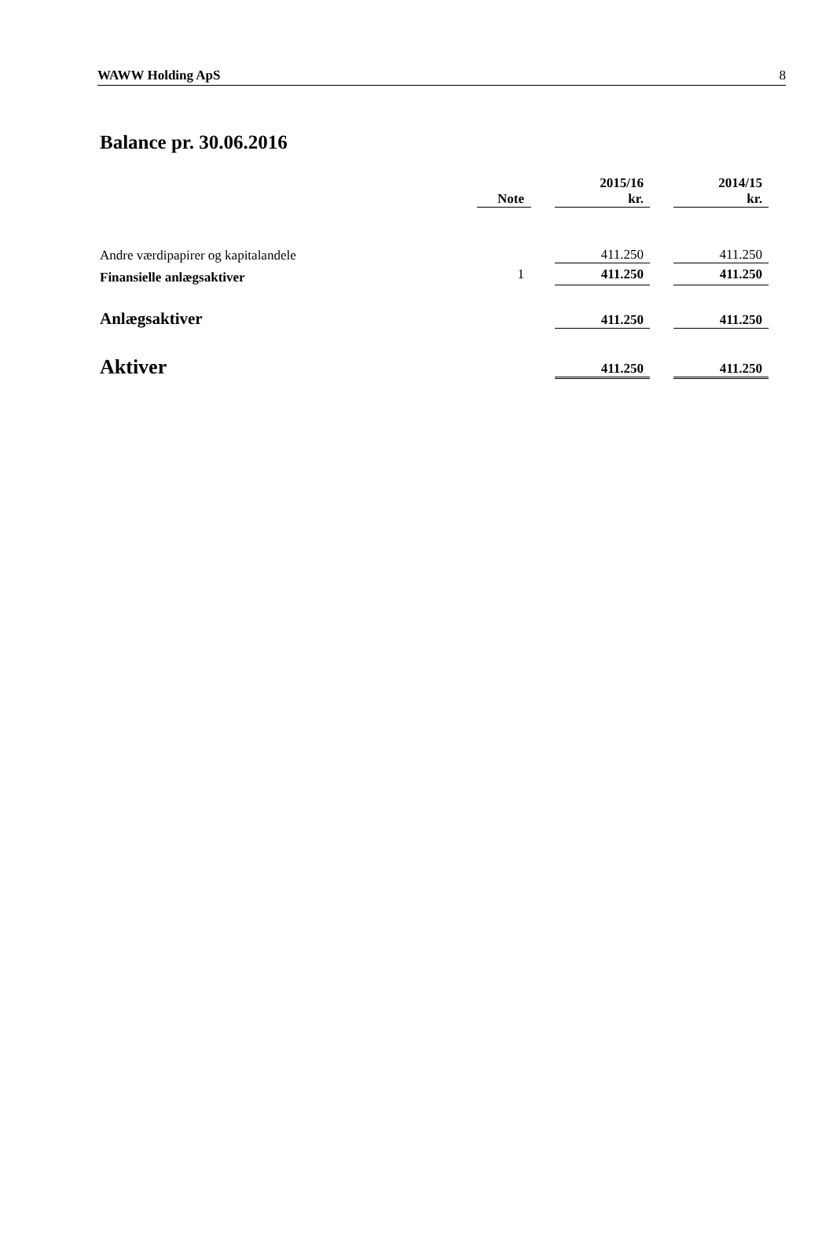WAWW Holding ApS 8
Balance pr. 30.06.2016
| | Note | | 2015/16 kr. | | 2014/15 kr. |
| --- | --- | --- | --- | --- | --- |
| Andre værdipapirer og kapitalandele | | | 411.250 | | 411.250 |
| Finansielle anlægsaktiver | 1 | | 411.250 | | 411.250 |
| Anlægsaktiver | | | 411.250 | | 411.250 |
| Aktiver | | | 411.250 | | 411.250 |